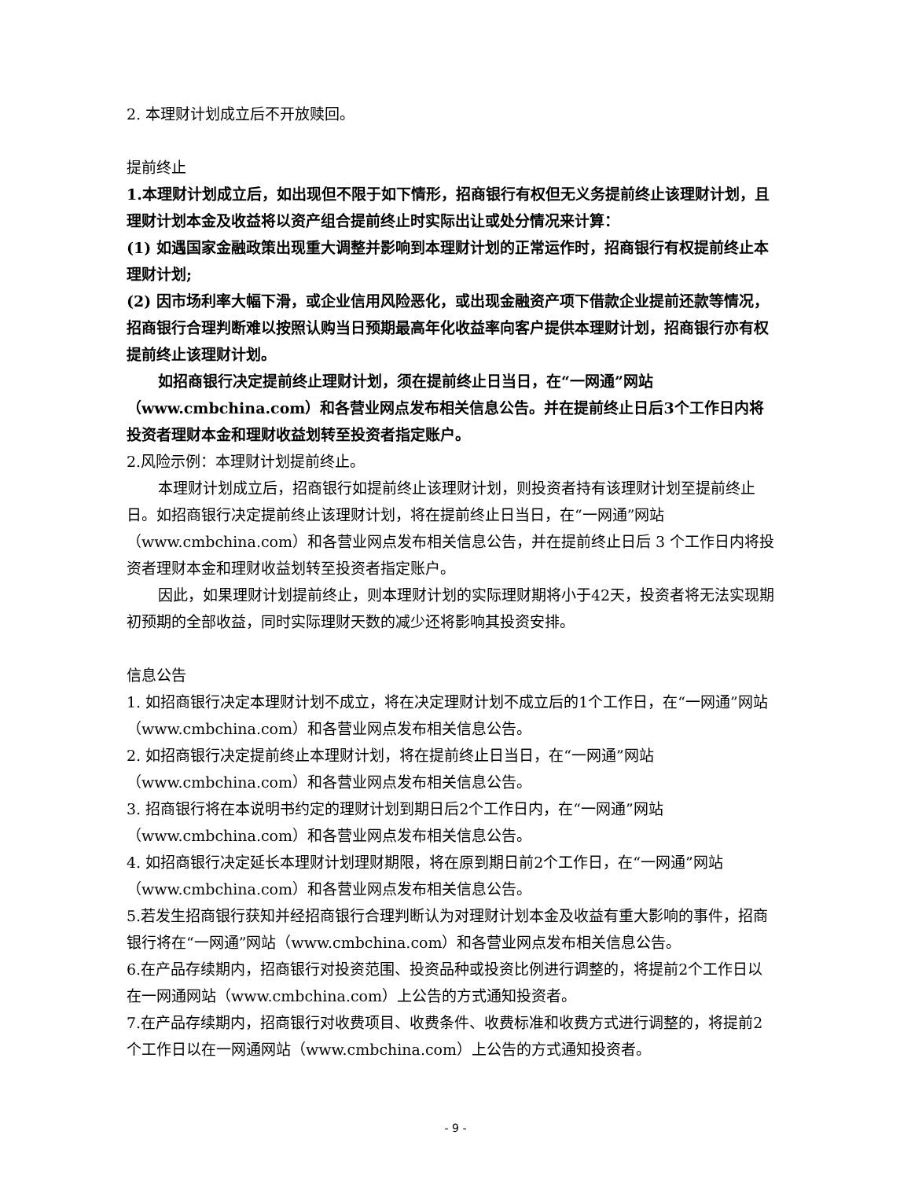2. 本理财计划成立后不开放赎回。
提前终止
1.本理财计划成立后，如出现但不限于如下情形，招商银行有权但无义务提前终止该理财计划，且理财计划本金及收益将以资产组合提前终止时实际出让或处分情况来计算：
(1) 如遇国家金融政策出现重大调整并影响到本理财计划的正常运作时，招商银行有权提前终止本理财计划;
(2) 因市场利率大幅下滑，或企业信用风险恶化，或出现金融资产项下借款企业提前还款等情况，招商银行合理判断难以按照认购当日预期最高年化收益率向客户提供本理财计划，招商银行亦有权提前终止该理财计划。
如招商银行决定提前终止理财计划，须在提前终止日当日，在“一网通”网站（www.cmbchina.com）和各营业网点发布相关信息公告。并在提前终止日后3个工作日内将投资者理财本金和理财收益划转至投资者指定账户。
2.风险示例：本理财计划提前终止。
本理财计划成立后，招商银行如提前终止该理财计划，则投资者持有该理财计划至提前终止日。如招商银行决定提前终止该理财计划，将在提前终止日当日，在“一网通”网站（www.cmbchina.com）和各营业网点发布相关信息公告，并在提前终止日后 3 个工作日内将投资者理财本金和理财收益划转至投资者指定账户。
因此，如果理财计划提前终止，则本理财计划的实际理财期将小于42天，投资者将无法实现期初预期的全部收益，同时实际理财天数的减少还将影响其投资安排。
信息公告
1. 如招商银行决定本理财计划不成立，将在决定理财计划不成立后的1个工作日，在“一网通”网站（www.cmbchina.com）和各营业网点发布相关信息公告。
2. 如招商银行决定提前终止本理财计划，将在提前终止日当日，在“一网通”网站（www.cmbchina.com）和各营业网点发布相关信息公告。
3. 招商银行将在本说明书约定的理财计划到期日后2个工作日内，在“一网通”网站（www.cmbchina.com）和各营业网点发布相关信息公告。
4. 如招商银行决定延长本理财计划理财期限，将在原到期日前2个工作日，在“一网通”网站（www.cmbchina.com）和各营业网点发布相关信息公告。
5.若发生招商银行获知并经招商银行合理判断认为对理财计划本金及收益有重大影响的事件，招商银行将在“一网通”网站（www.cmbchina.com）和各营业网点发布相关信息公告。
6.在产品存续期内，招商银行对投资范围、投资品种或投资比例进行调整的，将提前2个工作日以在一网通网站（www.cmbchina.com）上公告的方式通知投资者。
7.在产品存续期内，招商银行对收费项目、收费条件、收费标准和收费方式进行调整的，将提前2个工作日以在一网通网站（www.cmbchina.com）上公告的方式通知投资者。
- 9 -